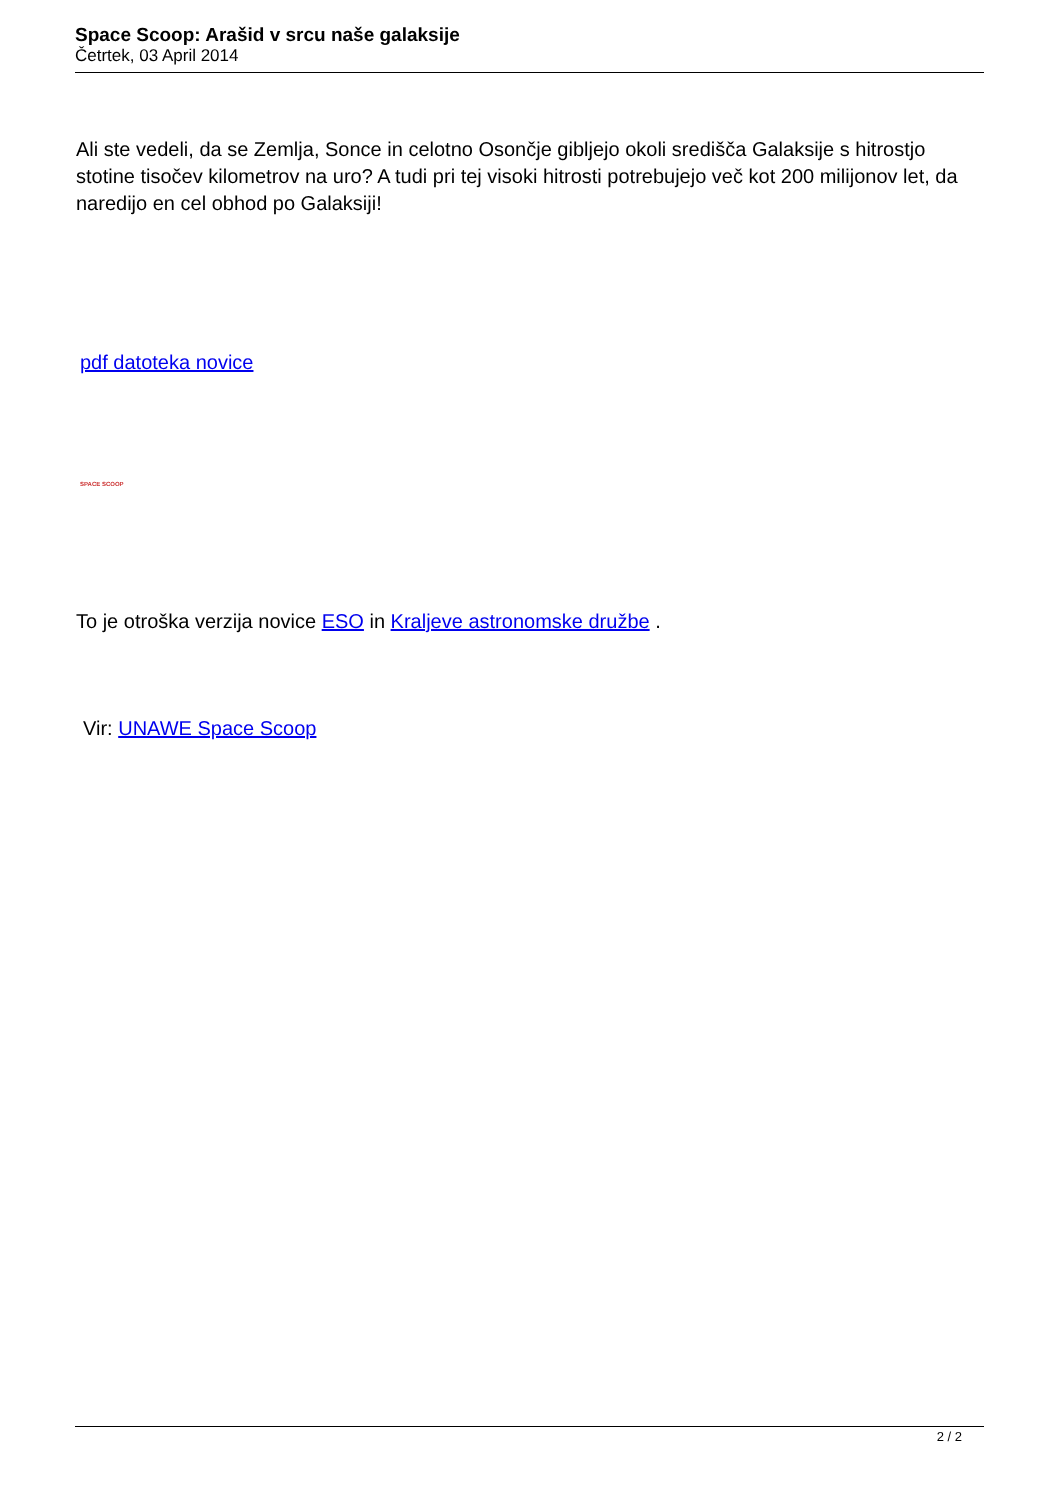Space Scoop: Arašid v srcu naše galaksije
Četrtek, 03 April 2014
Ali ste vedeli, da se Zemlja, Sonce in celotno Osončje gibljejo okoli središča Galaksije s hitrostjo stotine tisočev kilometrov na uro? A tudi pri tej visoki hitrosti potrebujejo več kot 200 milijonov let, da naredijo en cel obhod po Galaksiji!
pdf datoteka novice
SPACE SCOOP
To je otroška verzija novice ESO in Kraljeve astronomske družbe .
Vir: UNAWE Space Scoop
2 / 2